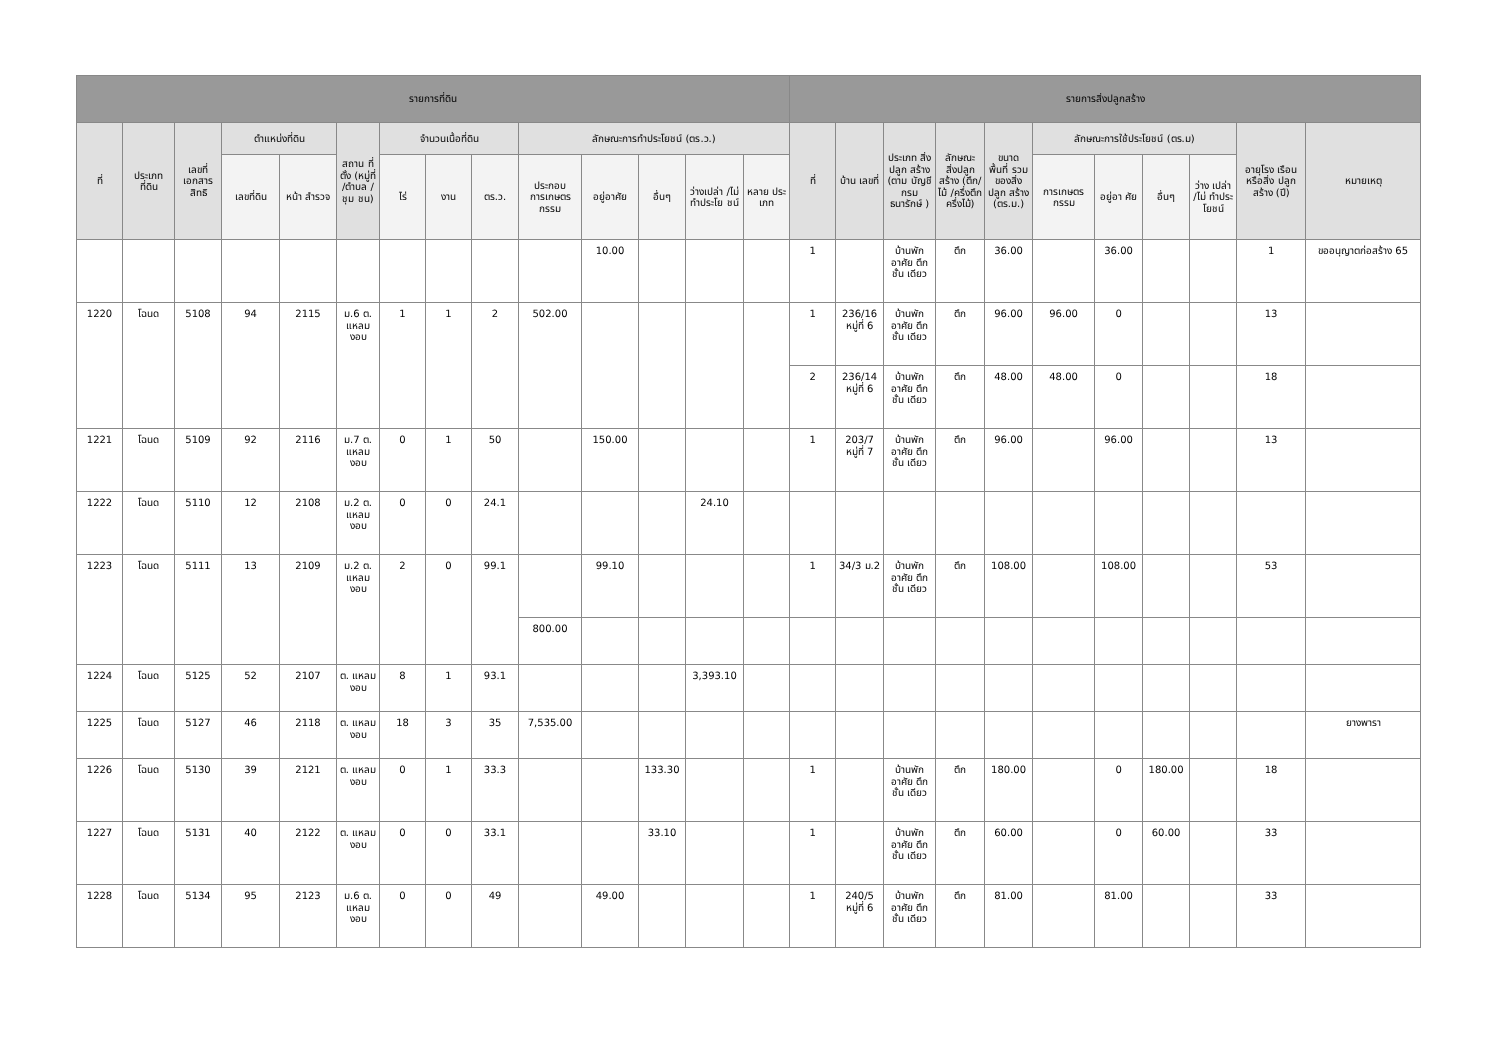| รายการที่ดิน | | | | | | | | | | | | | | รายการสิ่งปลูกสร้าง | | | | | | | | | | |
| --- | --- | --- | --- | --- | --- | --- | --- | --- | --- | --- | --- | --- | --- | --- | --- | --- | --- | --- | --- | --- | --- | --- | --- | --- |
| ที่ | ประเภท ที่ดิน | เลขที่ เอกสาร สิทธิ | ตำแหน่งที่ดิน | | สถาน ที่ตั้ง (หมู่ที่ /ตำบล /ชุม ชน) | จำนวนเนื้อที่ดิน | | | ลักษณะการทำประโยชน์ (ตร.ว.) | | | | | ที่ | บ้าน เลขที่ | ประเภท สิ่งปลูก สร้าง (ตาม บัญชี กรม ธนารักษ์ ) | ลักษณะ สิ่งปลูก สร้าง (ตึก/ไม้ /ครึ่งตึก ครึ่งไม้) | ขนาด พื้นที่ รวม ของสิ่ง ปลูก สร้าง (ตร.ม.) | ลักษณะการใช้ประโยชน์ (ตร.ม) | | | | อายุโรง เรือนหรือสิ่ง ปลูกสร้าง (ปี) | หมายเหตุ |
| | | | เลขที่ดิน | หน้า สำรวจ | | ไร่ | งาน | ตร.ว. | ประกอบ การเกษตร กรรม | อยู่อาศัย | อื่นๆ | ว่างเปล่า /ไม่ ทำประโย ชน์ | หลาย ประ เภท | | | | | | การเกษตร กรรม | อยู่อา ศัย | อื่นๆ | ว่าง เปล่า /ไม่ ทำประ โยชน์ | | |
| | | | | | | | | | | 10.00 | | | | 1 | | บ้านพัก อาศัย ตึกชั้น เดียว | ตึก | 36.00 | | 36.00 | | | 1 | ขออนุญาตก่อสร้าง 65 |
| 1220 | โฉนด | 5108 | 94 | 2115 | ม.6 ต. แหลม งอบ | 1 | 1 | 2 | 502.00 | | | | | 1 | 236/16 หมู่ที่ 6 | บ้านพัก อาศัย ตึกชั้น เดียว | ตึก | 96.00 | 96.00 | 0 | | | 13 | |
| | | | | | | | | | | | | | | 2 | 236/14 หมู่ที่ 6 | บ้านพัก อาศัย ตึกชั้น เดียว | ตึก | 48.00 | 48.00 | 0 | | | 18 | |
| 1221 | โฉนด | 5109 | 92 | 2116 | ม.7 ต. แหลม งอบ | 0 | 1 | 50 | | 150.00 | | | | 1 | 203/7 หมู่ที่ 7 | บ้านพัก อาศัย ตึกชั้น เดียว | ตึก | 96.00 | | 96.00 | | | 13 | |
| 1222 | โฉนด | 5110 | 12 | 2108 | ม.2 ต. แหลม งอบ | 0 | 0 | 24.1 | | | | 24.10 | | | | | | | | | | | | |
| 1223 | โฉนด | 5111 | 13 | 2109 | ม.2 ต. แหลม งอบ | 2 | 0 | 99.1 | | 99.10 | | | | 1 | 34/3 ม.2 | บ้านพัก อาศัย ตึกชั้น เดียว | ตึก | 108.00 | | 108.00 | | | 53 | |
| | | | | | | | | | 800.00 | | | | | | | | | | | | | | | |
| 1224 | โฉนด | 5125 | 52 | 2107 | ต. แหลม งอบ | 8 | 1 | 93.1 | | | | 3,393.10 | | | | | | | | | | | | |
| 1225 | โฉนด | 5127 | 46 | 2118 | ต. แหลม งอบ | 18 | 3 | 35 | 7,535.00 | | | | | | | | | | | | | | | ยางพารา |
| 1226 | โฉนด | 5130 | 39 | 2121 | ต. แหลม งอบ | 0 | 1 | 33.3 | | | 133.30 | | | 1 | | บ้านพัก อาศัย ตึกชั้น เดียว | ตึก | 180.00 | | 0 | 180.00 | | 18 | |
| 1227 | โฉนด | 5131 | 40 | 2122 | ต. แหลม งอบ | 0 | 0 | 33.1 | | | 33.10 | | | 1 | | บ้านพัก อาศัย ตึกชั้น เดียว | ตึก | 60.00 | | 0 | 60.00 | | 33 | |
| 1228 | โฉนด | 5134 | 95 | 2123 | ม.6 ต. แหลม งอบ | 0 | 0 | 49 | | 49.00 | | | | 1 | 240/5 หมู่ที่ 6 | บ้านพัก อาศัย ตึกชั้น เดียว | ตึก | 81.00 | | 81.00 | | | 33 | |